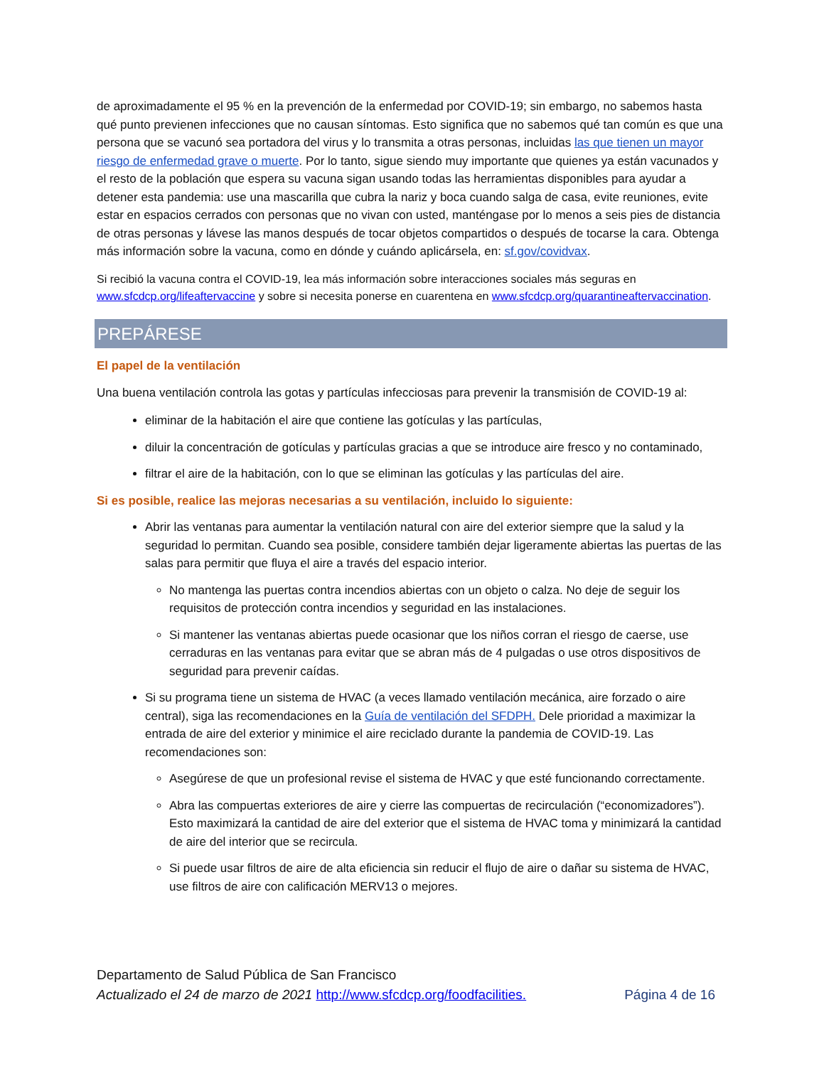de aproximadamente el 95 % en la prevención de la enfermedad por COVID-19; sin embargo, no sabemos hasta qué punto previenen infecciones que no causan síntomas. Esto significa que no sabemos qué tan común es que una persona que se vacunó sea portadora del virus y lo transmita a otras personas, incluidas las que tienen un mayor riesgo de enfermedad grave o muerte. Por lo tanto, sigue siendo muy importante que quienes ya están vacunados y el resto de la población que espera su vacuna sigan usando todas las herramientas disponibles para ayudar a detener esta pandemia: use una mascarilla que cubra la nariz y boca cuando salga de casa, evite reuniones, evite estar en espacios cerrados con personas que no vivan con usted, manténgase por lo menos a seis pies de distancia de otras personas y lávese las manos después de tocar objetos compartidos o después de tocarse la cara. Obtenga más información sobre la vacuna, como en dónde y cuándo aplicársela, en: sf.gov/covidvax.
Si recibió la vacuna contra el COVID-19, lea más información sobre interacciones sociales más seguras en www.sfcdcp.org/lifeaftervaccine y sobre si necesita ponerse en cuarentena en www.sfcdcp.org/quarantineaftervaccination.
PREPÁRESE
El papel de la ventilación
Una buena ventilación controla las gotas y partículas infecciosas para prevenir la transmisión de COVID-19 al:
eliminar de la habitación el aire que contiene las gotículas y las partículas,
diluir la concentración de gotículas y partículas gracias a que se introduce aire fresco y no contaminado,
filtrar el aire de la habitación, con lo que se eliminan las gotículas y las partículas del aire.
Si es posible, realice las mejoras necesarias a su ventilación, incluido lo siguiente:
Abrir las ventanas para aumentar la ventilación natural con aire del exterior siempre que la salud y la seguridad lo permitan. Cuando sea posible, considere también dejar ligeramente abiertas las puertas de las salas para permitir que fluya el aire a través del espacio interior.
No mantenga las puertas contra incendios abiertas con un objeto o calza. No deje de seguir los requisitos de protección contra incendios y seguridad en las instalaciones.
Si mantener las ventanas abiertas puede ocasionar que los niños corran el riesgo de caerse, use cerraduras en las ventanas para evitar que se abran más de 4 pulgadas o use otros dispositivos de seguridad para prevenir caídas.
Si su programa tiene un sistema de HVAC (a veces llamado ventilación mecánica, aire forzado o aire central), siga las recomendaciones en la Guía de ventilación del SFDPH. Dele prioridad a maximizar la entrada de aire del exterior y minimice el aire reciclado durante la pandemia de COVID-19. Las recomendaciones son:
Asegúrese de que un profesional revise el sistema de HVAC y que esté funcionando correctamente.
Abra las compuertas exteriores de aire y cierre las compuertas de recirculación (“economizadores”). Esto maximizará la cantidad de aire del exterior que el sistema de HVAC toma y minimizará la cantidad de aire del interior que se recircula.
Si puede usar filtros de aire de alta eficiencia sin reducir el flujo de aire o dañar su sistema de HVAC, use filtros de aire con calificación MERV13 o mejores.
Departamento de Salud Pública de San Francisco
Actualizado el 24 de marzo de 2021 http://www.sfcdcp.org/foodfacilities. Página 4 de 16